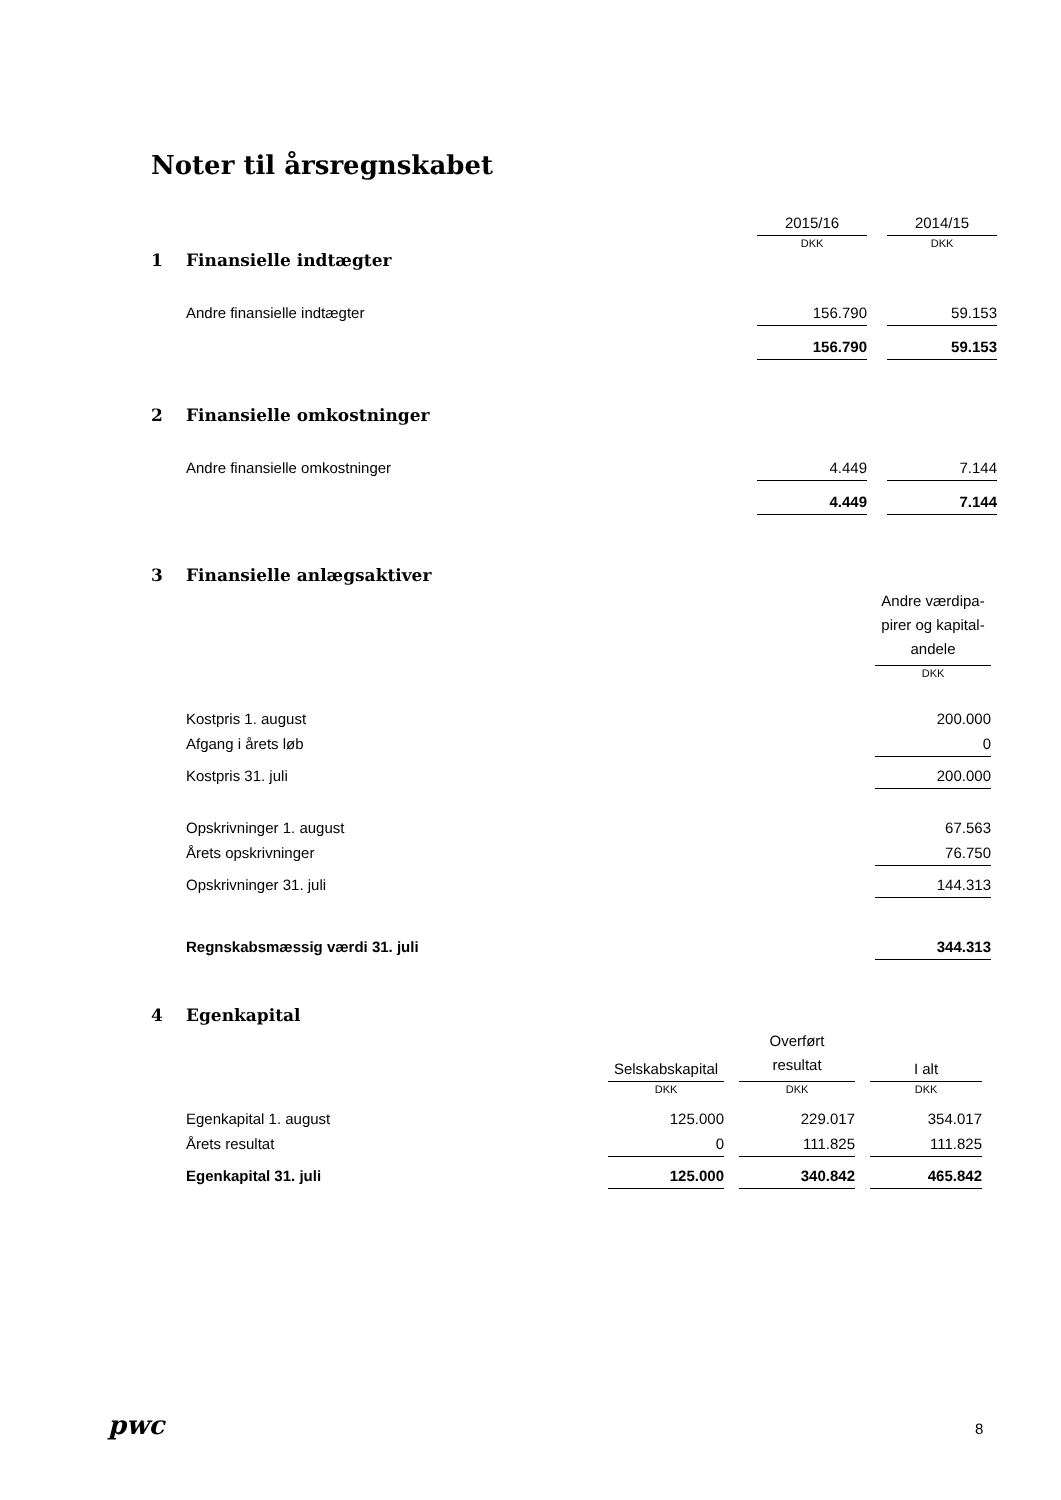Noter til årsregnskabet
| | 2015/16 | | 2014/15 |
| | DKK | | DKK |
1 Finansielle indtægter
| Andre finansielle indtægter | 156.790 | | 59.153 |
| | 156.790 | | 59.153 |
2 Finansielle omkostninger
| Andre finansielle omkostninger | 4.449 | | 7.144 |
| | 4.449 | | 7.144 |
3 Finansielle anlægsaktiver
| | Andre værdipa- pirer og kapital- andele |
| | DKK |
| Kostpris 1. august | 200.000 |
| Afgang i årets løb | 0 |
| Kostpris 31. juli | 200.000 |
| Opskrivninger 1. august | 67.563 |
| Årets opskrivninger | 76.750 |
| Opskrivninger 31. juli | 144.313 |
| Regnskabsmæssig værdi 31. juli | 344.313 |
4 Egenkapital
| | Selskabskapital | | Overført resultat | | I alt |
| | DKK | | DKK | | DKK |
| Egenkapital 1. august | 125.000 | | 229.017 | | 354.017 |
| Årets resultat | 0 | | 111.825 | | 111.825 |
| Egenkapital 31. juli | 125.000 | | 340.842 | | 465.842 |
pwc 8